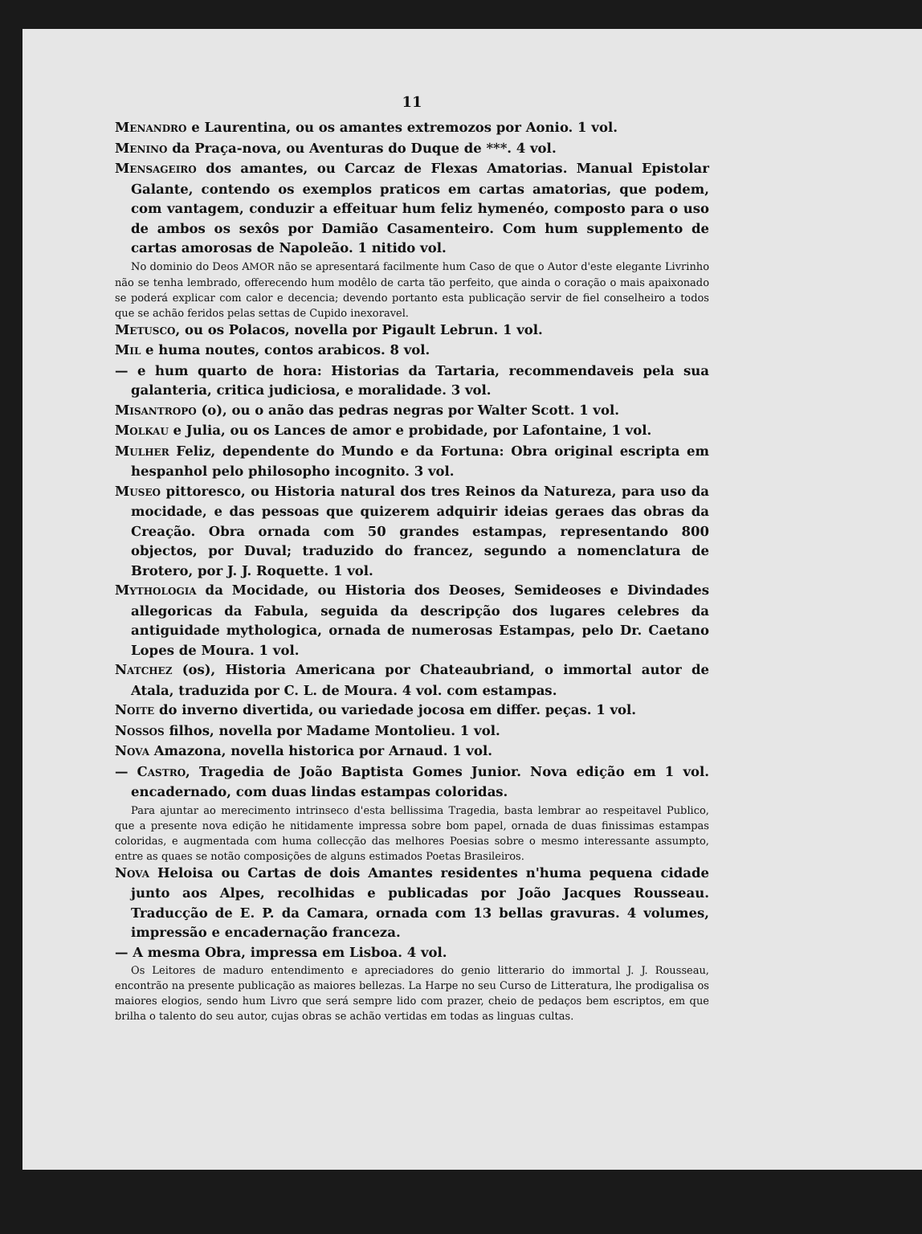11
MENANDRO e Laurentina, ou os amantes extremozos por Aonio. 1 vol.
MENINO da Praça-nova, ou Aventuras do Duque de ***. 4 vol.
MENSAGEIRO dos amantes, ou Carcaz de Flexas Amatorias. Manual Epistolar Galante, contendo os exemplos praticos em cartas amatorias, que podem, com vantagem, conduzir a effeituar hum feliz hymenéo, composto para o uso de ambos os sexôs por Damião Casamenteiro. Com hum supplemento de cartas amorosas de Napoleão. 1 nitido vol.
No dominio do Deos AMOR não se apresentará facilmente hum Caso de que o Autor d'este elegante Livrinho não se tenha lembrado, offerecendo hum modêlo de carta tão perfeito, que ainda o coração o mais apaixonado se poderá explicar com calor e decencia; devendo portanto esta publicação servir de fiel conselheiro a todos que se achão feridos pelas settas de Cupido inexoravel.
METUSCO, ou os Polacos, novella por Pigault Lebrun. 1 vol.
MIL e huma noutes, contos arabicos. 8 vol.
— e hum quarto de hora: Historias da Tartaria, recommendaveis pela sua galanteria, critica judiciosa, e moralidade. 3 vol.
MISANTROPO (o), ou o anão das pedras negras por Walter Scott. 1 vol.
MOLKAU e Julia, ou os Lances de amor e probidade, por Lafontaine, 1 vol.
MULHER Feliz, dependente do Mundo e da Fortuna: Obra original escripta em hespanhol pelo philosopho incognito. 3 vol.
MUSEO pittoresco, ou Historia natural dos tres Reinos da Natureza, para uso da mocidade, e das pessoas que quizerem adquirir ideias geraes das obras da Creação. Obra ornada com 50 grandes estampas, representando 800 objectos, por Duval; traduzido do francez, segundo a nomenclatura de Brotero, por J. J. Roquette. 1 vol.
MYTHOLOGIA da Mocidade, ou Historia dos Deoses, Semideoses e Divindades allegoricas da Fabula, seguida da descripção dos lugares celebres da antiguidade mythologica, ornada de numerosas Estampas, pelo Dr. Caetano Lopes de Moura. 1 vol.
NATCHEZ (os), Historia Americana por Chateaubriand, o immortal autor de Atala, traduzida por C. L. de Moura. 4 vol. com estampas.
NOITE do inverno divertida, ou variedade jocosa em differ. peças. 1 vol.
NOSSOS filhos, novella por Madame Montolieu. 1 vol.
NOVA Amazona, novella historica por Arnaud. 1 vol.
— CASTRO, Tragedia de João Baptista Gomes Junior. Nova edição em 1 vol. encadernado, com duas lindas estampas coloridas.
Para ajuntar ao merecimento intrinseco d'esta bellissima Tragedia, basta lembrar ao respeitavel Publico, que a presente nova edição he nitidamente impressa sobre bom papel, ornada de duas finissimas estampas coloridas, e augmentada com huma collecção das melhores Poesias sobre o mesmo interessante assumpto, entre as quaes se notão composições de alguns estimados Poetas Brasileiros.
NOVA Heloisa ou Cartas de dois Amantes residentes n'huma pequena cidade junto aos Alpes, recolhidas e publicadas por João Jacques Rousseau. Traducção de E. P. da Camara, ornada com 13 bellas gravuras. 4 volumes, impressão e encadernação franceza.
— A mesma Obra, impressa em Lisboa. 4 vol.
Os Leitores de maduro entendimento e apreciadores do genio litterario do immortal J. J. Rousseau, encontrão na presente publicação as maiores bellezas. La Harpe no seu Curso de Litteratura, lhe prodigalisa os maiores elogios, sendo hum Livro que será sempre lido com prazer, cheio de pedaços bem escriptos, em que brilha o talento do seu autor, cujas obras se achão vertidas em todas as linguas cultas.